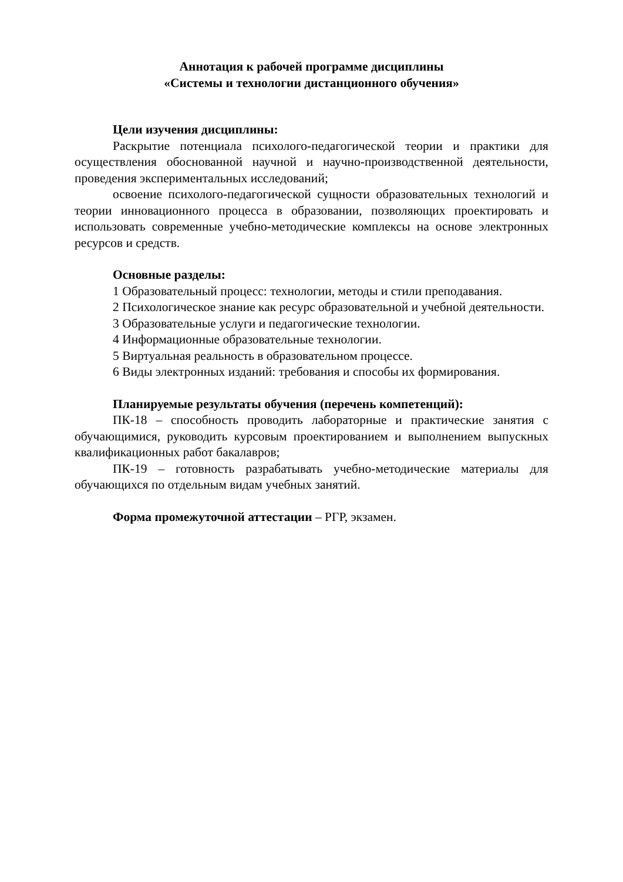Аннотация к рабочей программе дисциплины
«Системы и технологии дистанционного обучения»
Цели изучения дисциплины:
Раскрытие потенциала психолого-педагогической теории и практики для осуществления обоснованной научной и научно-производственной деятельности, проведения экспериментальных исследований;
освоение психолого-педагогической сущности образовательных техноло­гий и теории инновационного процесса в образовании, позволяющих проекти­ровать и использовать современные учебно-методические комплексы на основе электронных ресурсов и средств.
Основные разделы:
1 Образовательный процесс: технологии, методы и стили преподавания.
2 Психологическое знание как ресурс образовательной и учебной дея­тельности.
3 Образовательные услуги и педагогические технологии.
4 Информационные образовательные технологии.
5 Виртуальная реальность в образовательном процессе.
6 Виды электронных изданий: требования и способы их формирования.
Планируемые результаты обучения (перечень компетенций):
ПК-18 – способность проводить лабораторные и практические занятия с обучающимися, руководить курсовым проектированием и выполнением выпу­скных квалификационных работ бакалавров;
ПК-19 – готовность разрабатывать учебно-методические материалы для обучающихся по отдельным видам учебных занятий.
Форма промежуточной аттестации – РГР, экзамен.